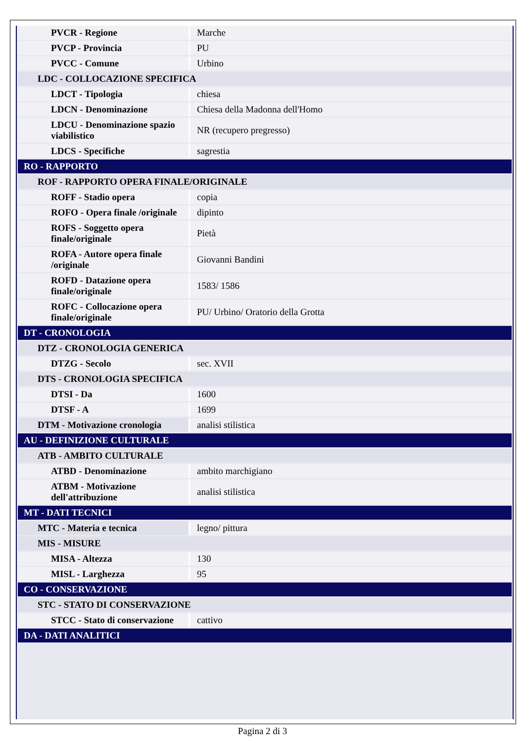| PVCR - Regione | Marche |
| PVCP - Provincia | PU |
| PVCC - Comune | Urbino |
| LDC - COLLOCAZIONE SPECIFICA | |
| LDCT - Tipologia | chiesa |
| LDCN - Denominazione | Chiesa della Madonna dell'Homo |
| LDCU - Denominazione spazio viabilistico | NR (recupero pregresso) |
| LDCS - Specifiche | sagrestia |
| RO - RAPPORTO | |
| ROF - RAPPORTO OPERA FINALE/ORIGINALE | |
| ROFF - Stadio opera | copia |
| ROFO - Opera finale /originale | dipinto |
| ROFS - Soggetto opera finale/originale | Pietà |
| ROFA - Autore opera finale /originale | Giovanni Bandini |
| ROFD - Datazione opera finale/originale | 1583/ 1586 |
| ROFC - Collocazione opera finale/originale | PU/ Urbino/ Oratorio della Grotta |
| DT - CRONOLOGIA | |
| DTZ - CRONOLOGIA GENERICA | |
| DTZG - Secolo | sec. XVII |
| DTS - CRONOLOGIA SPECIFICA | |
| DTSI - Da | 1600 |
| DTSF - A | 1699 |
| DTM - Motivazione cronologia | analisi stilistica |
| AU - DEFINIZIONE CULTURALE | |
| ATB - AMBITO CULTURALE | |
| ATBD - Denominazione | ambito marchigiano |
| ATBM - Motivazione dell'attribuzione | analisi stilistica |
| MT - DATI TECNICI | |
| MTC - Materia e tecnica | legno/ pittura |
| MIS - MISURE | |
| MISA - Altezza | 130 |
| MISL - Larghezza | 95 |
| CO - CONSERVAZIONE | |
| STC - STATO DI CONSERVAZIONE | |
| STCC - Stato di conservazione | cattivo |
| DA - DATI ANALITICI | |
Pagina 2 di 3